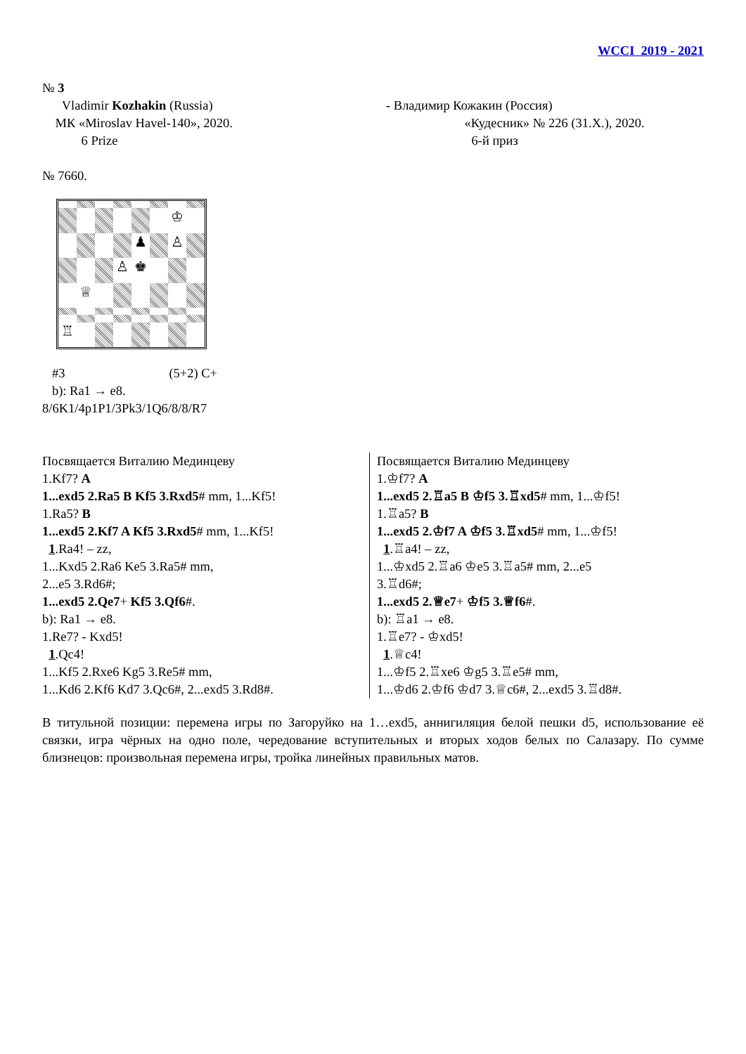WCCI 2019 - 2021
№ 3
Vladimir Kozhakin (Russia)
МК «Miroslav Havel-140», 2020.
6 Prize
- Владимир Кожакин (Россия)
«Кудесник» № 226 (31.X.), 2020.
6-й приз
№ 7660.
♔
♟
♙
♙
♚
♕
♖
#3 (5+2) C+
b): Ra1 → e8.
8/6K1/4p1P1/3Pk3/1Q6/8/8/R7
Посвящается Виталию Мединцеву
1.Kf7? A
1...exd5 2.Ra5 B Kf5 3.Rxd5# mm, 1...Kf5!
1.Ra5? B
1...exd5 2.Kf7 A Kf5 3.Rxd5# mm, 1...Kf5!
1.Ra4! – zz,
1...Kxd5 2.Ra6 Ke5 3.Ra5# mm,
2...e5 3.Rd6#;
1...exd5 2.Qe7+ Kf5 3.Qf6#.
b): Ra1 → e8.
1.Re7? - Kxd5!
1.Qc4!
1...Kf5 2.Rxe6 Kg5 3.Re5# mm,
1...Kd6 2.Kf6 Kd7 3.Qc6#, 2...exd5 3.Rd8#.
Посвящается Виталию Мединцеву
1.♔f7? A
1...exd5 2.♖a5 B ♔f5 3.♖xd5# mm, 1...♔f5!
1.♖a5? B
1...exd5 2.♔f7 A ♔f5 3.♖xd5# mm, 1...♔f5!
1.♖a4! – zz,
1...♔xd5 2.♖a6 ♔e5 3.♖a5# mm, 2...e5
3.♖d6#;
1...exd5 2.♕e7+ ♔f5 3.♕f6#.
b): ♖a1 → e8.
1.♖e7? - ♔xd5!
1.♕c4!
1...♔f5 2.♖xe6 ♔g5 3.♖e5# mm,
1...♔d6 2.♔f6 ♔d7 3.♕c6#, 2...exd5 3.♖d8#.
В титульной позиции: перемена игры по Загоруйко на 1…exd5, аннигиляция белой пешки d5, использование её связки, игра чёрных на одно поле, чередование вступительных и вторых ходов белых по Салазару. По сумме близнецов: произвольная перемена игры, тройка линейных правильных матов.